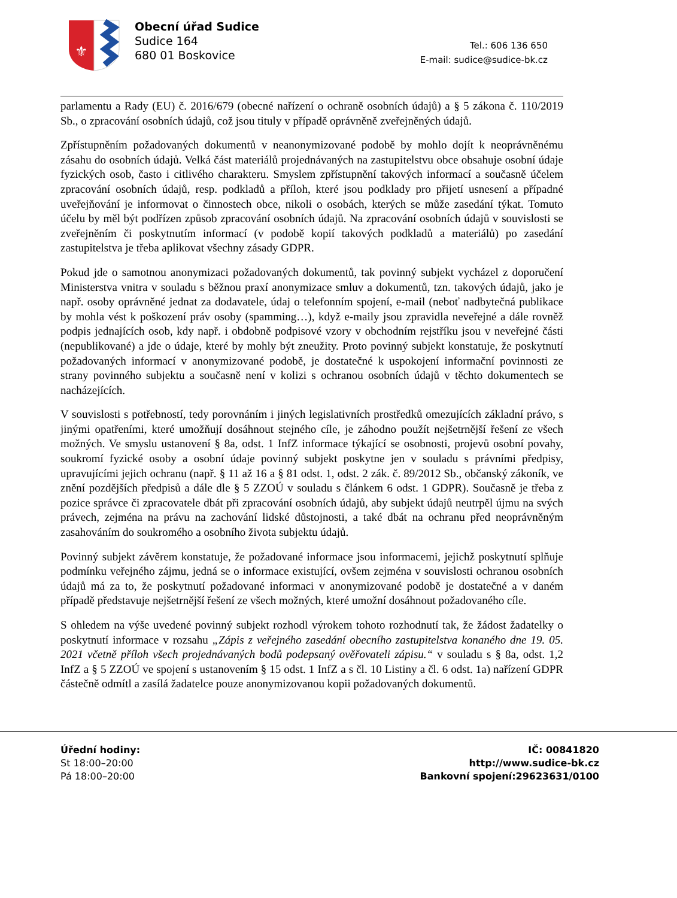⚜
Obecní úřad Sudice
Sudice 164
680 01 Boskovice
Tel.: 606 136 650
E-mail: sudice@sudice-bk.cz
parlamentu a Rady (EU) č. 2016/679 (obecné nařízení o ochraně osobních údajů) a § 5 zákona č. 110/2019 Sb., o zpracování osobních údajů, což jsou tituly v případě oprávněně zveřejněných údajů.
Zpřístupněním požadovaných dokumentů v neanonymizované podobě by mohlo dojít k neoprávněnému zásahu do osobních údajů. Velká část materiálů projednávaných na zastupitelstvu obce obsahuje osobní údaje fyzických osob, často i citlivého charakteru. Smyslem zpřístupnění takových informací a současně účelem zpracování osobních údajů, resp. podkladů a příloh, které jsou podklady pro přijetí usnesení a případné uveřejňování je informovat o činnostech obce, nikoli o osobách, kterých se může zasedání týkat. Tomuto účelu by měl být podřízen způsob zpracování osobních údajů. Na zpracování osobních údajů v souvislosti se zveřejněním či poskytnutím informací (v podobě kopií takových podkladů a materiálů) po zasedání zastupitelstva je třeba aplikovat všechny zásady GDPR.
Pokud jde o samotnou anonymizaci požadovaných dokumentů, tak povinný subjekt vycházel z doporučení Ministerstva vnitra v souladu s běžnou praxí anonymizace smluv a dokumentů, tzn. takových údajů, jako je např. osoby oprávněné jednat za dodavatele, údaj o telefonním spojení, e-mail (neboť nadbytečná publikace by mohla vést k poškození práv osoby (spamming…), když e-maily jsou zpravidla neveřejné a dále rovněž podpis jednajících osob, kdy např. i obdobně podpisové vzory v obchodním rejstříku jsou v neveřejné části (nepublikované) a jde o údaje, které by mohly být zneužity. Proto povinný subjekt konstatuje, že poskytnutí požadovaných informací v anonymizované podobě, je dostatečné k uspokojení informační povinnosti ze strany povinného subjektu a současně není v kolizi s ochranou osobních údajů v těchto dokumentech se nacházejících.
V souvislosti s potřebností, tedy porovnáním i jiných legislativních prostředků omezujících základní právo, s jinými opatřeními, které umožňují dosáhnout stejného cíle, je záhodno použít nejšetrnější řešení ze všech možných. Ve smyslu ustanovení § 8a, odst. 1 InfZ informace týkající se osobnosti, projevů osobní povahy, soukromí fyzické osoby a osobní údaje povinný subjekt poskytne jen v souladu s právními předpisy, upravujícími jejich ochranu (např. § 11 až 16 a § 81 odst. 1, odst. 2 zák. č. 89/2012 Sb., občanský zákoník, ve znění pozdějších předpisů a dále dle § 5 ZZOÚ v souladu s článkem 6 odst. 1 GDPR). Současně je třeba z pozice správce či zpracovatele dbát při zpracování osobních údajů, aby subjekt údajů neutrpěl újmu na svých právech, zejména na právu na zachování lidské důstojnosti, a také dbát na ochranu před neoprávněným zasahováním do soukromého a osobního života subjektu údajů.
Povinný subjekt závěrem konstatuje, že požadované informace jsou informacemi, jejichž poskytnutí splňuje podmínku veřejného zájmu, jedná se o informace existující, ovšem zejména v souvislosti ochranou osobních údajů má za to, že poskytnutí požadované informaci v anonymizované podobě je dostatečné a v daném případě představuje nejšetrnější řešení ze všech možných, které umožní dosáhnout požadovaného cíle.
S ohledem na výše uvedené povinný subjekt rozhodl výrokem tohoto rozhodnutí tak, že žádost žadatelky o poskytnutí informace v rozsahu „Zápis z veřejného zasedání obecního zastupitelstva konaného dne 19. 05. 2021 včetně příloh všech projednávaných bodů podepsaný ověřovateli zápisu.“ v souladu s § 8a, odst. 1,2 InfZ a § 5 ZZOÚ ve spojení s ustanovením § 15 odst. 1 InfZ a s čl. 10 Listiny a čl. 6 odst. 1a) nařízení GDPR částečně odmítl a zasílá žadatelce pouze anonymizovanou kopii požadovaných dokumentů.
Úřední hodiny:
St 18:00–20:00
Pá 18:00–20:00
IČ: 00841820
http://www.sudice-bk.cz
Bankovní spojení:29623631/0100